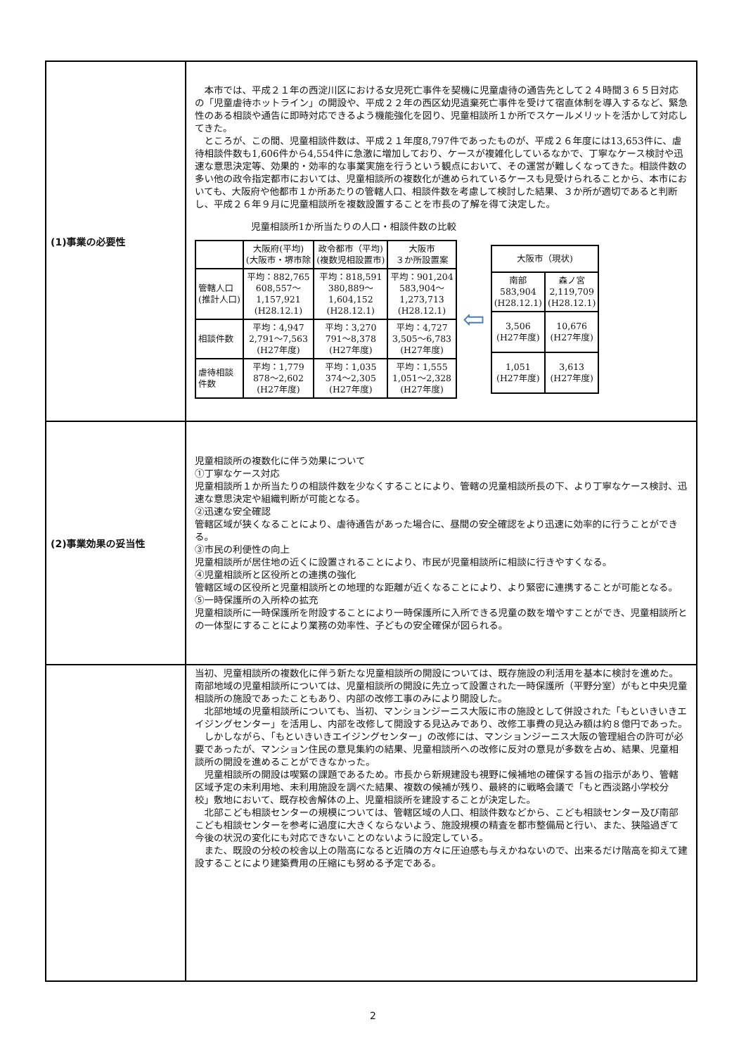| (1)事業の必要性 | 本市では、平成２１年の西淀川区における女児死亡事件を契機に児童虐待の通告先として２４時間３６５日対応の「児童虐待ホットライン」の開設や、平成２２年の西区幼児遺棄死亡事件を受けて宿直体制を導入するなど、緊急性のある相談や通告に即時対応できるよう機能強化を図り、児童相談所１か所でスケールメリットを活かして対応してきた。 ところが、この間、児童相談件数は、平成２１年度8,797件であったものが、平成２６年度には13,653件に、虐待相談件数も1,606件から4,554件に急激に増加しており、ケースが複雑化しているなかで、丁寧なケース検討や迅速な意思決定等、効果的・効率的な事業実施を行うという観点において、その運営が難しくなってきた。相談件数の多い他の政令指定都市においては、児童相談所の複数化が進められているケースも見受けられることから、本市においても、大阪府や他都市１か所あたりの管轄人口、相談件数を考慮して検討した結果、３か所が適切であると判断し、平成２６年９月に児童相談所を複数設置することを市長の了解を得て決定した。 児童相談所1か所当たりの人口・相談件数の比較 / / 大阪府(平均) (大阪市・堺市除 / 政令都市（平均) (複数児相設置市) / 大阪市 ３か所設置案 / / --- / --- / --- / --- / / 管轄人口 (推計人口) / 平均：882,765 608,557～ 1,157,921 (H28.12.1) / 平均：818,591 380,889～ 1,604,152 (H28.12.1) / 平均：901,204 583,904～ 1,273,713 (H28.12.1) / / 相談件数 / 平均：4,947 2,791～7,563 (H27年度) / 平均：3,270 791～8,378 (H27年度) / 平均：4,727 3,505～6,783 (H27年度) / / 虐待相談 件数 / 平均：1,779 878～2,602 (H27年度) / 平均：1,035 374～2,305 (H27年度) / 平均：1,555 1,051～2,328 (H27年度) / ⇦ / 大阪市（現状) / / / --- / --- / / 南部 583,904 (H28.12.1) / 森ノ宮 2,119,709 (H28.12.1) / / 3,506 (H27年度) / 10,676 (H27年度) / / 1,051 (H27年度) / 3,613 (H27年度) / |
| (2)事業効果の妥当性 | 児童相談所の複数化に伴う効果について ①丁寧なケース対応 児童相談所１か所当たりの相談件数を少なくすることにより、管轄の児童相談所長の下、より丁寧なケース検討、迅速な意思決定や組織判断が可能となる。 ②迅速な安全確認 管轄区域が狭くなることにより、虐待通告があった場合に、昼間の安全確認をより迅速に効率的に行うことができる。 ③市民の利便性の向上 児童相談所が居住地の近くに設置されることにより、市民が児童相談所に相談に行きやすくなる。 ④児童相談所と区役所との連携の強化 管轄区域の区役所と児童相談所との地理的な距離が近くなることにより、より緊密に連携することが可能となる。 ⑤一時保護所の入所枠の拡充 児童相談所に一時保護所を附設することにより一時保護所に入所できる児童の数を増やすことができ、児童相談所との一体型にすることにより業務の効率性、子どもの安全確保が図られる。 |
| | 当初、児童相談所の複数化に伴う新たな児童相談所の開設については、既存施設の利活用を基本に検討を進めた。南部地域の児童相談所については、児童相談所の開設に先立って設置された一時保護所（平野分室）がもと中央児童相談所の施設であったこともあり、内部の改修工事のみにより開設した。 北部地域の児童相談所についても、当初、マンションジーニス大阪に市の施設として併設された「もといきいきエイジングセンター」を活用し、内部を改修して開設する見込みであり、改修工事費の見込み額は約８億円であった。 しかしながら、「もといきいきエイジングセンター」の改修には、マンションジーニス大阪の管理組合の許可が必要であったが、マンション住民の意見集約の結果、児童相談所への改修に反対の意見が多数を占め、結果、児童相談所の開設を進めることができなかった。 児童相談所の開設は喫緊の課題であるため。市長から新規建設も視野に候補地の確保する旨の指示があり、管轄区域予定の未利用地、未利用施設を調べた結果、複数の候補が残り、最終的に戦略会議で「もと西淡路小学校分校」敷地において、既存校舎解体の上、児童相談所を建設することが決定した。 北部こども相談センターの規模については、管轄区域の人口、相談件数などから、こども相談センター及び南部こども相談センターを参考に過度に大きくならないよう、施設規模の精査を都市整備局と行い、また、狭隘過ぎて今後の状況の変化にも対応できないことのないように設定している。 また、既設の分校の校舎以上の階高になると近隣の方々に圧迫感も与えかねないので、出来るだけ階高を抑えて建設することにより建築費用の圧縮にも努める予定である。 |
2